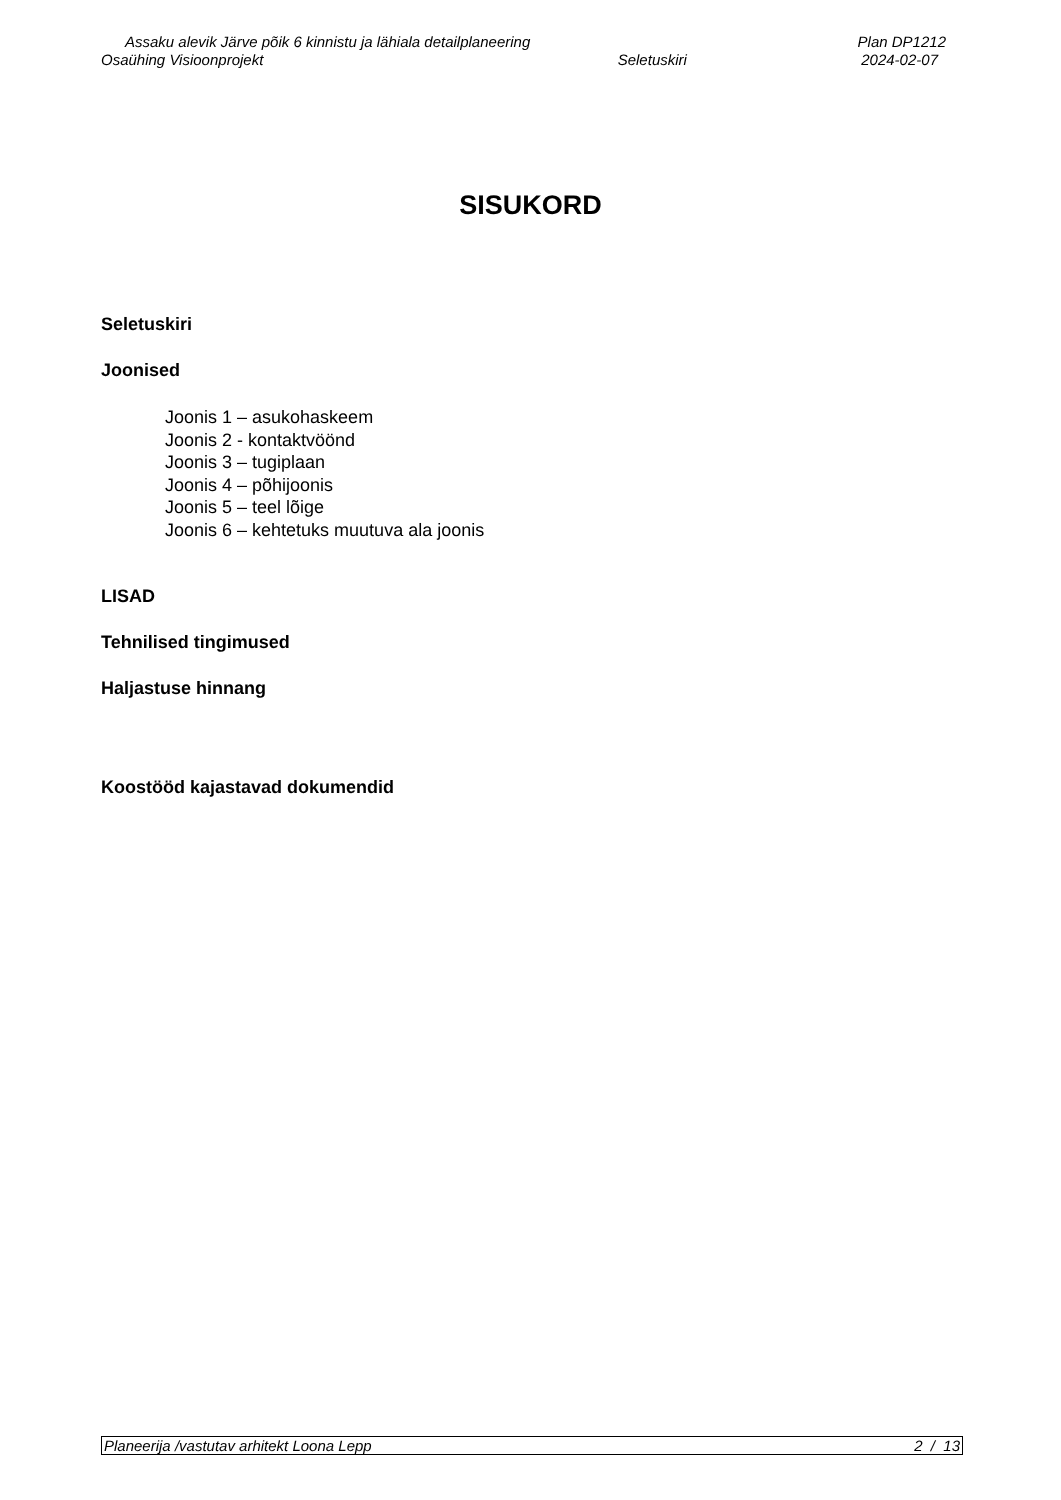Assaku alevik Järve põik 6 kinnistu ja lähiala detailplaneering Plan DP1212
Osaühing Visioonprojekt Seletuskiri 2024-02-07
SISUKORD
Seletuskiri
Joonised
Joonis 1 – asukohaskeem
Joonis 2 - kontaktvöönd
Joonis 3 – tugiplaan
Joonis 4 – põhijoonis
Joonis 5 – teel lõige
Joonis 6 – kehtetuks muutuva ala joonis
LISAD
Tehnilised tingimused
Haljastuse hinnang
Koostööd kajastavad dokumendid
Planeerija /vastutav arhitekt Loona Lepp 2 / 13